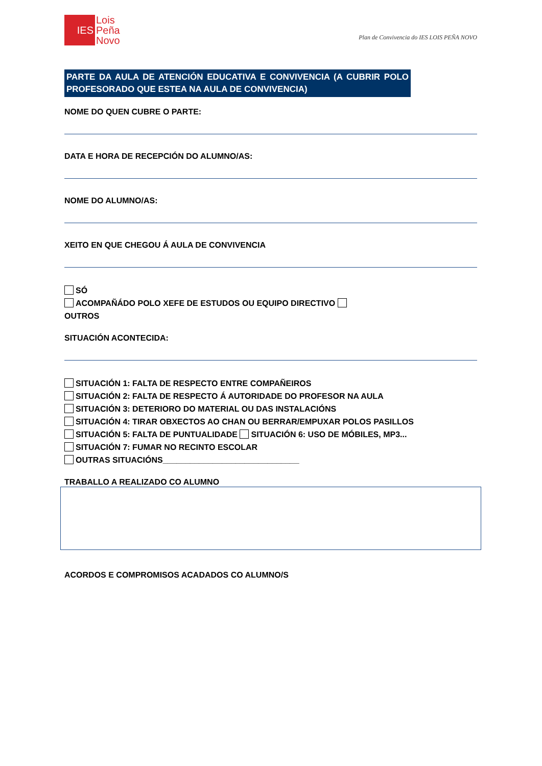IES
Lois
Peña
Novo
Plan de Convivencia do IES LOIS PEÑA NOVO
PARTE DA AULA DE ATENCIÓN EDUCATIVA E CONVIVENCIA (A CUBRIR POLO PROFESORADO QUE ESTEA NA AULA DE CONVIVENCIA)
NOME DO QUEN CUBRE O PARTE:
DATA E HORA DE RECEPCIÓN DO ALUMNO/AS:
NOME DO ALUMNO/AS:
XEITO EN QUE CHEGOU Á AULA DE CONVIVENCIA
SÓ
ACOMPAÑÁDO POLO XEFE DE ESTUDOS OU EQUIPO DIRECTIVO
OUTROS
SITUACIÓN ACONTECIDA:
SITUACIÓN 1: FALTA DE RESPECTO ENTRE COMPAÑEIROS
SITUACIÓN 2: FALTA DE RESPECTO Á AUTORIDADE DO PROFESOR NA AULA
SITUACIÓN 3: DETERIORO DO MATERIAL OU DAS INSTALACIÓNS
SITUACIÓN 4: TIRAR OBXECTOS AO CHAN OU BERRAR/EMPUXAR POLOS PASILLOS
SITUACIÓN 5: FALTA DE PUNTUALIDADE SITUACIÓN 6: USO DE MÓBILES, MP3...
SITUACIÓN 7: FUMAR NO RECINTO ESCOLAR
OUTRAS SITUACIÓNS______________________________
TRABALLO A REALIZADO CO ALUMNO
ACORDOS E COMPROMISOS ACADADOS CO ALUMNO/S